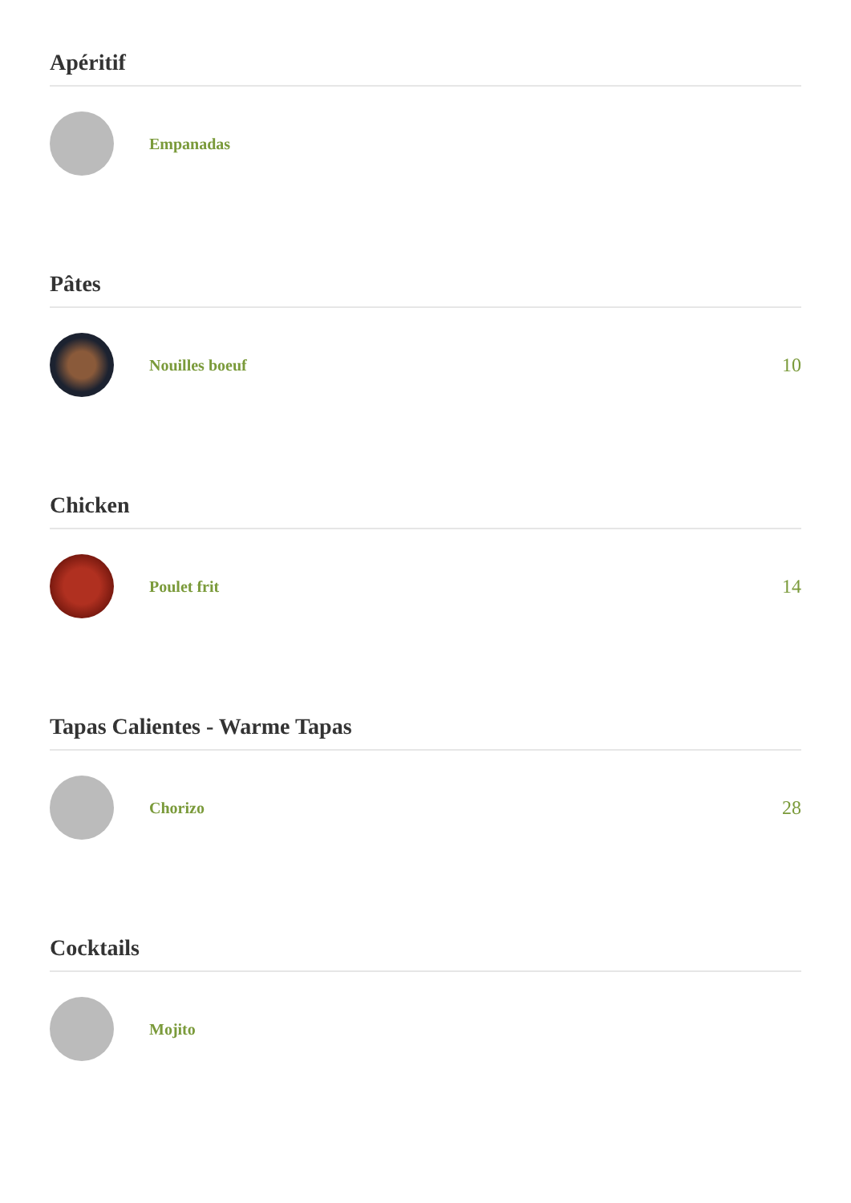Apéritif
Empanadas
Pâtes
Nouilles boeuf
10
Chicken
Poulet frit
14
Tapas Calientes - Warme Tapas
Chorizo
28
Cocktails
Mojito